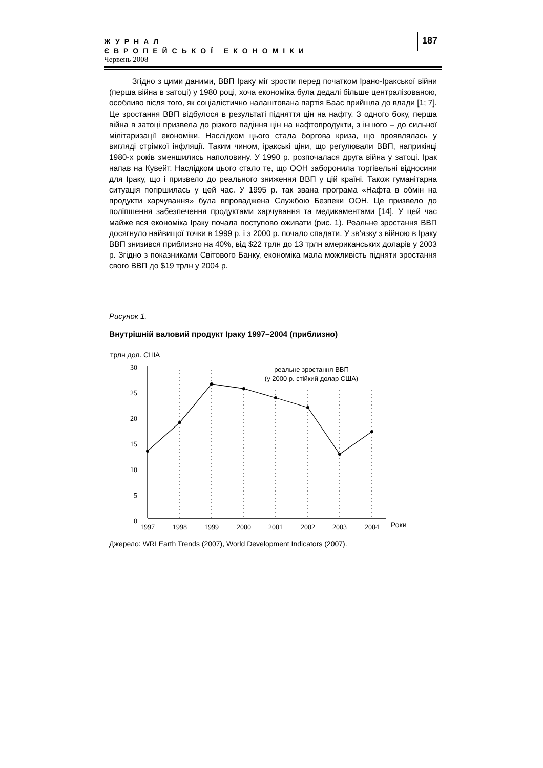ЖУРНАЛ
ЄВРОПЕЙСЬКОЇ ЕКОНОМІКИ
Червень 2008
187
Згідно з цими даними, ВВП Іраку міг зрости перед початком Ірано-Іракської війни (перша війна в затоці) у 1980 році, хоча економіка була дедалі більше централізованою, особливо після того, як соціалістично налаштована партія Баас прийшла до влади [1; 7]. Це зростання ВВП відбулося в результаті підняття цін на нафту. З одного боку, перша війна в затоці призвела до різкого падіння цін на нафтопродукти, з іншого – до сильної мілітаризації економіки. Наслідком цього стала боргова криза, що проявлялась у вигляді стрімкої інфляції. Таким чином, іракські ціни, що регулювали ВВП, наприкінці 1980-х років зменшились наполовину. У 1990 р. розпочалася друга війна у затоці. Ірак напав на Кувейт. Наслідком цього стало те, що ООН заборонила торгівельні відносини для Іраку, що і призвело до реального зниження ВВП у цій країні. Також гуманітарна ситуація погіршилась у цей час. У 1995 р. так звана програма «Нафта в обмін на продукти харчування» була впроваджена Службою Безпеки ООН. Це призвело до поліпшення забезпечення продуктами харчування та медикаментами [14]. У цей час майже вся економіка Іраку почала поступово оживати (рис. 1). Реальне зростання ВВП досягнуло найвищої точки в 1999 р. і з 2000 р. почало спадати. У зв’язку з війною в Іраку ВВП знизився приблизно на 40%, від $22 трлн до 13 трлн американських доларів у 2003 р. Згідно з показниками Світового Банку, економіка мала можливість підняти зростання свого ВВП до $19 трлн у 2004 р.
Рисунок 1.
Внутрішній валовий продукт Іраку 1997–2004 (приблизно)
трлн дол. США
30
25
20
15
10
5
0
1997
1998
1999
2000
2001
2002
2003
2004
Роки
реальне зростання ВВП
(у 2000 р. стійкий долар США)
Джерело: WRI Earth Trends (2007), World Development Indicators (2007).